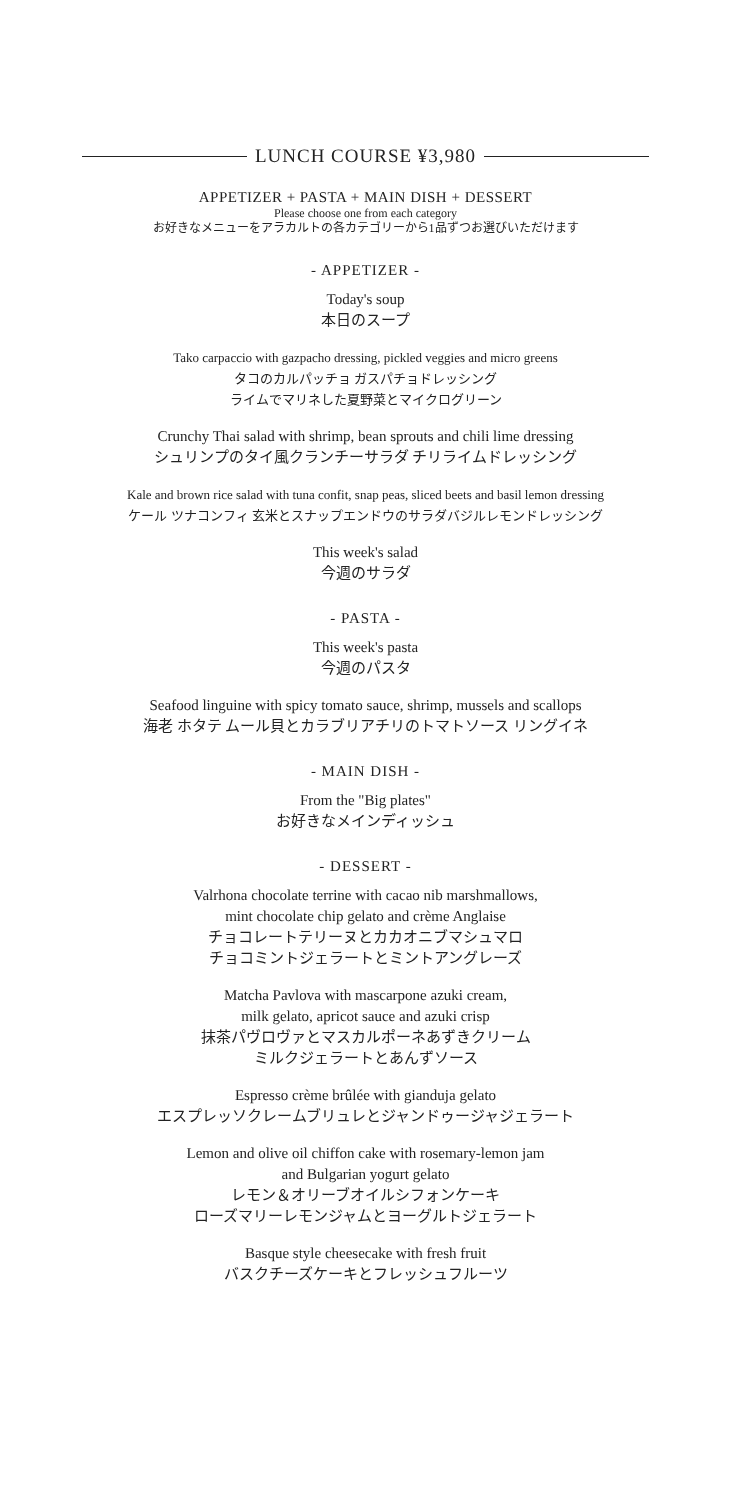LUNCH COURSE ¥3,980
APPETIZER + PASTA + MAIN DISH + DESSERT
Please choose one from each category
お好きなメニューをアラカルトの各カテゴリーから1品ずつお選びいただけます
- APPETIZER -
Today's soup
本日のスープ
Tako carpaccio with gazpacho dressing, pickled veggies and micro greens
タコのカルパッチョ ガスパチョドレッシング
ライムでマリネした夏野菜とマイクログリーン
Crunchy Thai salad with shrimp, bean sprouts and chili lime dressing
シュリンプのタイ風クランチーサラダ チリライムドレッシング
Kale and brown rice salad with tuna confit, snap peas, sliced beets and basil lemon dressing
ケール ツナコンフィ 玄米とスナップエンドウのサラダバジルレモンドレッシング
This week's salad
今週のサラダ
- PASTA -
This week's pasta
今週のパスタ
Seafood linguine with spicy tomato sauce, shrimp, mussels and scallops
海老 ホタテ ムール貝とカラブリアチリのトマトソース リングイネ
- MAIN DISH -
From the "Big plates"
お好きなメインディッシュ
- DESSERT -
Valrhona chocolate terrine with cacao nib marshmallows,
mint chocolate chip gelato and crème Anglaise
チョコレートテリーヌとカカオニブマシュマロ
チョコミントジェラートとミントアングレーズ
Matcha Pavlova with mascarpone azuki cream,
milk gelato, apricot sauce and azuki crisp
抹茶パヴロヴァとマスカルポーネあずきクリーム
ミルクジェラートとあんずソース
Espresso crème brûlée with gianduja gelato
エスプレッソクレームブリュレとジャンドゥージャジェラート
Lemon and olive oil chiffon cake with rosemary-lemon jam
and Bulgarian yogurt gelato
レモン＆オリーブオイルシフォンケーキ
ローズマリーレモンジャムとヨーグルトジェラート
Basque style cheesecake with fresh fruit
バスクチーズケーキとフレッシュフルーツ